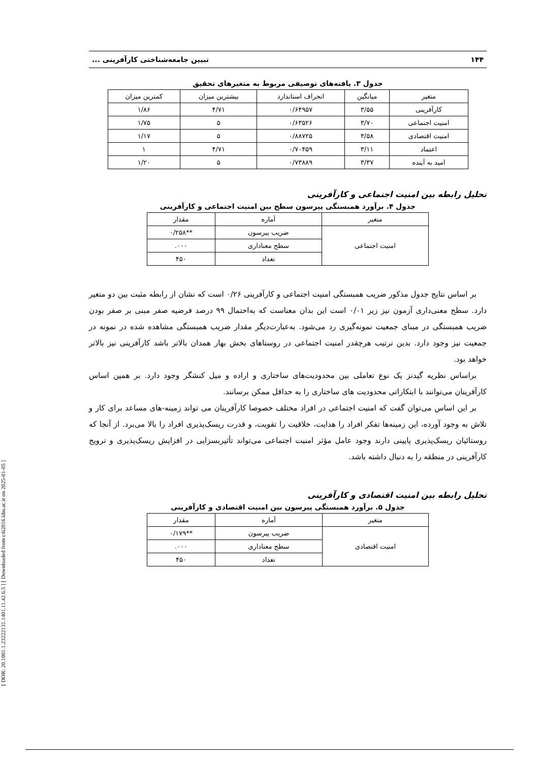[ DOR: 20.1001.1.23222131.1401.11.42.6.5 ] [ Downloaded from c4i2016.khu.ac.ir on 2025-01-05 ]
۱۴۴ تبیین جامعه‌شناختی کارآفرینی ...
جدول ۳. یافته‌های توصیفی مربوط به متغیرهای تحقیق
| متغیر | میانگین | انحراف استاندارد | بیشترین میزان | کمترین میزان |
| --- | --- | --- | --- | --- |
| کارآفرینی | ۳/۵۵ | ۰/۶۴۹۵۷ | ۴/۷۱ | ۱/۸۶ |
| امنیت اجتماعی | ۳/۷۰ | ۰/۶۳۵۲۶ | ۵ | ۱/۷۵ |
| امنیت اقتصادی | ۳/۵۸ | ۰/۸۸۷۲۵ | ۵ | ۱/۱۷ |
| اعتماد | ۳/۱۱ | ۰/۷۰۴۵۹ | ۴/۷۱ | ۱ |
| امید به آینده | ۳/۳۷ | ۰/۷۳۸۸۹ | ۵ | ۱/۲۰ |
تحلیل رابطه بین امنیت اجتماعی و کارآفرینی
جدول ۴. برآورد همبستگی پیرسون سطح بین امنیت اجتماعی و کارآفرینی
| متغیر | آماره | مقدار |
| --- | --- | --- |
| امنیت اجتماعی | ضریب پیرسون | **۰/۲۵۸ |
| | سطح معناداری | ۰۰۰. |
| | تعداد | ۴۵۰ |
بر اساس نتایج جدول مذکور ضریب همبستگی امنیت اجتماعی و کارآفرینی ۰/۲۶ است که نشان از رابطه مثبت بین دو متغیر دارد. سطح معنی‌داری آزمون نیز زیر ۰/۰۱ است این بدان معناست که به‌احتمال ۹۹ درصد فرضیه صفر مبنی بر صفر بودن ضریب همبستگی در مبنای جمعیت نمونه‌گیری رد می‌شود. به‌عبارت‌دیگر مقدار ضریب همبستگی مشاهده شده در نمونه در جمعیت نیز وجود دارد. بدین ترتیب هرچقدر امنیت اجتماعی در روستاهای بخش بهار همدان بالاتر باشد کارآفرینی نیز بالاتر خواهد بود.
براساس نظریه گیدنز یک نوع تعاملی بین محدودیت‌های ساختاری و اراده و میل کنشگر وجود دارد. بر همین اساس کارآفرینان می‌توانند با ابتکاراتی محدودیت های ساختاری را به حداقل ممکن برسانند.
بر این اساس می‌توان گفت که امنیت اجتماعی در افراد مختلف خصوصا کارآفرینان می تواند زمینه-های مساعد برای کار و تلاش به وجود آورده، این زمینه‌ها تفکر افراد را هدایت، خلاقیت را تقویت، و قدرت ریسک‌پذیری افراد را بالا می‌برد. از آنجا که روستائیان ریسک‌پذیری پایینی دارند وجود عامل مؤثر امنیت اجتماعی می‌تواند تأثیربسزایی در افزایش ریسک‌پذیری و ترویج کارآفرینی در منطقه را به دنبال داشته باشد.
تحلیل رابطه بین امنیت اقتصادی و کارآفرینی
جدول ۵. برآورد همبستگی پیرسون بین امنیت اقتصادی و کارآفرینی
| متغیر | آماره | مقدار |
| --- | --- | --- |
| امنیت اقتصادی | ضریب پیرسون | **۰/۱۷۹ |
| | سطح معناداری | ۰۰۰. |
| | تعداد | ۴۵۰ |